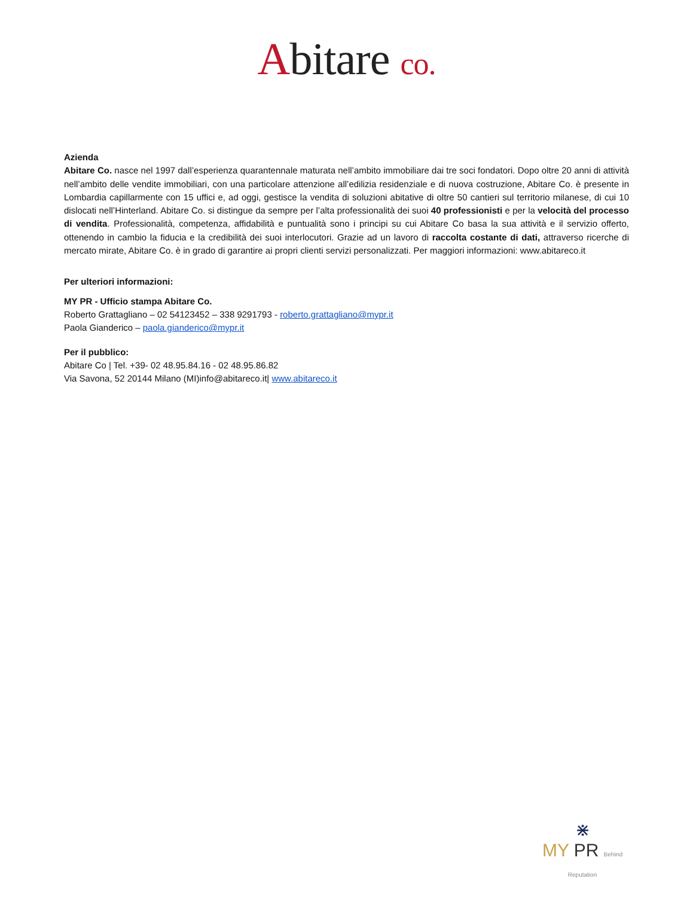Abitare co.
Azienda
Abitare Co. nasce nel 1997 dall’esperienza quarantennale maturata nell’ambito immobiliare dai tre soci fondatori. Dopo oltre 20 anni di attività nell’ambito delle vendite immobiliari, con una particolare attenzione all’edilizia residenziale e di nuova costruzione, Abitare Co. è presente in Lombardia capillarmente con 15 uffici e, ad oggi, gestisce la vendita di soluzioni abitative di oltre 50 cantieri sul territorio milanese, di cui 10 dislocati nell’Hinterland. Abitare Co. si distingue da sempre per l’alta professionalità dei suoi 40 professionisti e per la velocità del processo di vendita. Professionalità, competenza, affidabilità e puntualità sono i principi su cui Abitare Co basa la sua attività e il servizio offerto, ottenendo in cambio la fiducia e la credibilità dei suoi interlocutori. Grazie ad un lavoro di raccolta costante di dati, attraverso ricerche di mercato mirate, Abitare Co. è in grado di garantire ai propri clienti servizi personalizzati. Per maggiori informazioni: www.abitareco.it
Per ulteriori informazioni:
MY PR - Ufficio stampa Abitare Co.
Roberto Grattagliano – 02 54123452 – 338 9291793 - roberto.grattagliano@mypr.it
Paola Gianderico – paola.gianderico@mypr.it
Per il pubblico:
Abitare Co | Tel. +39- 02 48.95.84.16 - 02 48.95.86.82
Via Savona, 52 20144 Milano (MI)info@abitareco.it| www.abitareco.it
⋇
MY PR Behind
Reputation